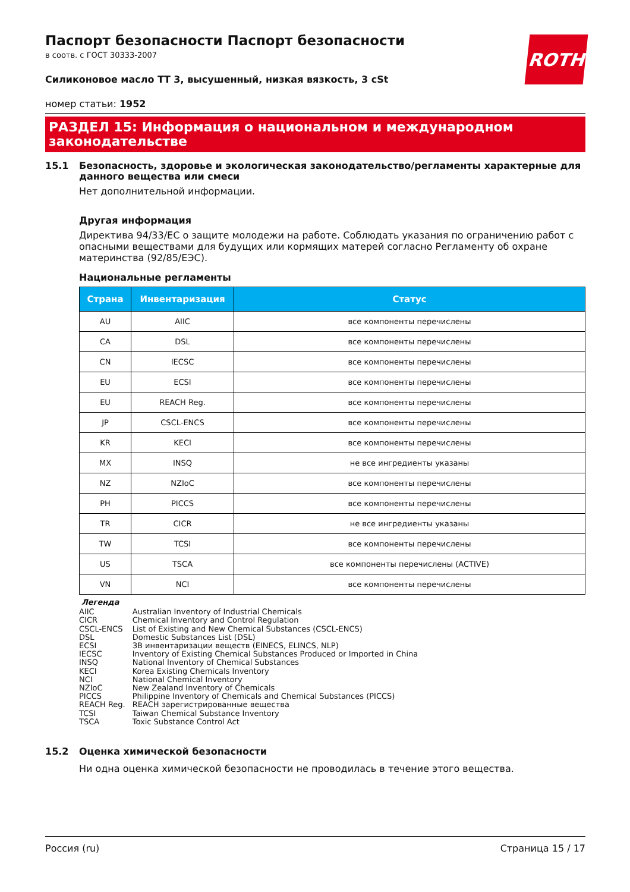ROTH
Паспорт безопасности Паспорт безопасности
в соотв. с ГОСТ 30333-2007
Силиконовое масло ТТ 3, высушенный, низкая вязкость, 3 cSt
номер статьи: 1952
РАЗДЕЛ 15: Информация о национальном и международном законодательстве
15.1 Безопасность, здоровье и экологическая законодательство/регламенты характерные для данного вещества или смеси
Нет дополнительной информации.
Другая информация
Директива 94/33/ЕС о защите молодежи на работе. Соблюдать указания по ограничению работ с опасными веществами для будущих или кормящих матерей согласно Регламенту об охране материнства (92/85/ЕЭС).
Национальные регламенты
| Страна | Инвентаризация | Статус |
| --- | --- | --- |
| AU | AIIC | все компоненты перечислены |
| CA | DSL | все компоненты перечислены |
| CN | IECSC | все компоненты перечислены |
| EU | ECSI | все компоненты перечислены |
| EU | REACH Reg. | все компоненты перечислены |
| JP | CSCL-ENCS | все компоненты перечислены |
| KR | KECI | все компоненты перечислены |
| MX | INSQ | не все ингредиенты указаны |
| NZ | NZIoC | все компоненты перечислены |
| PH | PICCS | все компоненты перечислены |
| TR | CICR | не все ингредиенты указаны |
| TW | TCSI | все компоненты перечислены |
| US | TSCA | все компоненты перечислены (ACTIVE) |
| VN | NCI | все компоненты перечислены |
Легенда
| AIIC | Australian Inventory of Industrial Chemicals |
| CICR | Chemical Inventory and Control Regulation |
| CSCL-ENCS | List of Existing and New Chemical Substances (CSCL-ENCS) |
| DSL | Domestic Substances List (DSL) |
| ECSI | ЗВ инвентаризации веществ (EINECS, ELINCS, NLP) |
| IECSC | Inventory of Existing Chemical Substances Produced or Imported in China |
| INSQ | National Inventory of Chemical Substances |
| KECI | Korea Existing Chemicals Inventory |
| NCI | National Chemical Inventory |
| NZIoC | New Zealand Inventory of Chemicals |
| PICCS | Philippine Inventory of Chemicals and Chemical Substances (PICCS) |
| REACH Reg. | REACH зарегистрированные вещества |
| TCSI | Taiwan Chemical Substance Inventory |
| TSCA | Toxic Substance Control Act |
15.2 Оценка химической безопасности
Ни одна оценка химической безопасности не проводилась в течение этого вещества.
Россия (ru) Страница 15 / 17